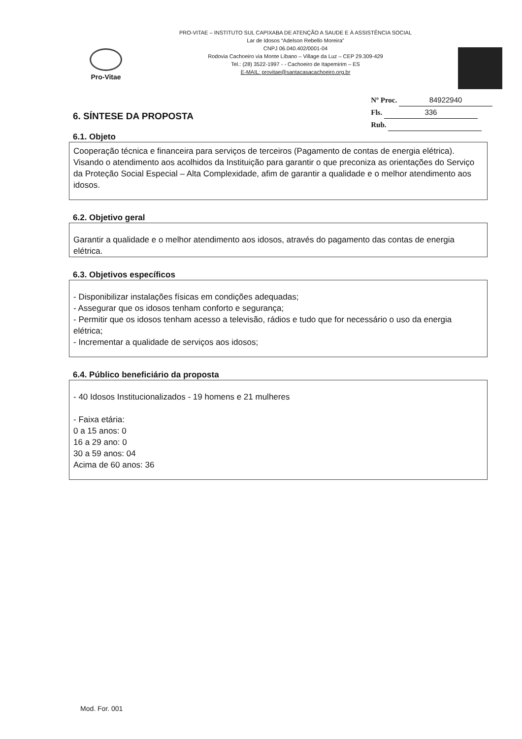Pro-Vitae
PRO-VITAE – INSTITUTO SUL CAPIXABA DE ATENÇÃO A SAUDE E À ASSISTÊNCIA SOCIAL
Lar de Idosos “Adelson Rebello Moreira”
CNPJ 06.040.402/0001-04
Rodovia Cachoeiro via Monte Líbano – Village da Luz – CEP 29.309-429
Tel.: (28) 3522-1997 - - Cachoeiro de Itapemirim – ES
E-MAIL: provitae@santacasacachoeiro.org.br
6. SÍNTESE DA PROPOSTA
Nº Proc. 84922940
Fls. 336
Rub.
6.1. Objeto
Cooperação técnica e financeira para serviços de terceiros (Pagamento de contas de energia elétrica). Visando o atendimento aos acolhidos da Instituição para garantir o que preconiza as orientações do Serviço da Proteção Social Especial – Alta Complexidade, afim de garantir a qualidade e o melhor atendimento aos idosos.
6.2. Objetivo geral
Garantir a qualidade e o melhor atendimento aos idosos, através do pagamento das contas de energia elétrica.
6.3. Objetivos específicos
- Disponibilizar instalações físicas em condições adequadas;
- Assegurar que os idosos tenham conforto e segurança;
- Permitir que os idosos tenham acesso a televisão, rádios e tudo que for necessário o uso da energia elétrica;
- Incrementar a qualidade de serviços aos idosos;
6.4. Público beneficiário da proposta
- 40 Idosos Institucionalizados - 19 homens e 21 mulheres
- Faixa etária:
0 a 15 anos: 0
16 a 29 ano: 0
30 a 59 anos: 04
Acima de 60 anos: 36
Mod. For. 001